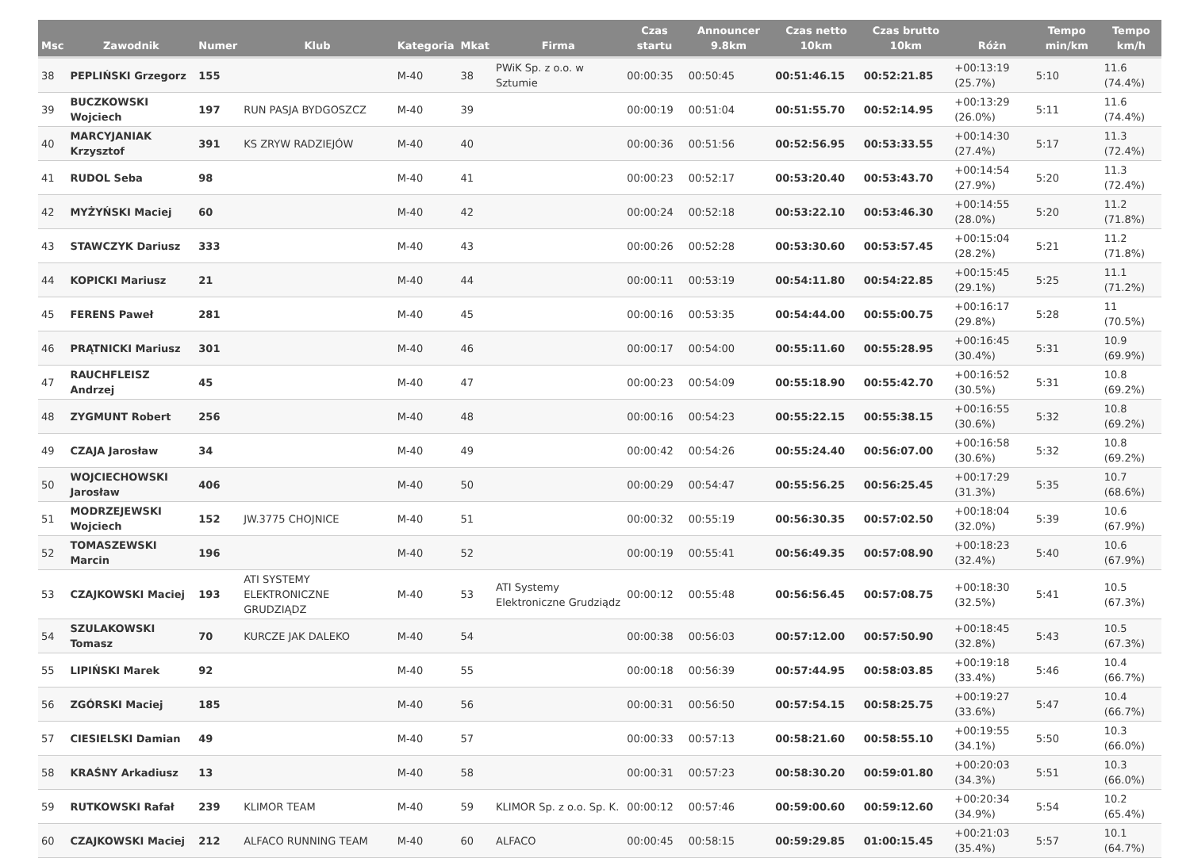| Msc | Zawodnik | Numer | Klub | Kategoria | Mkat | Firma | Czas startu | Announcer 9.8km | Czas netto 10km | Czas brutto 10km | Różn | Tempo min/km | Tempo km/h |
| --- | --- | --- | --- | --- | --- | --- | --- | --- | --- | --- | --- | --- | --- |
| 38 | PEPLIŃSKI Grzegorz | 155 | | M-40 | 38 | PWiK Sp. z o.o. w Sztumie | 00:00:35 | 00:50:45 | 00:51:46.15 | 00:52:21.85 | +00:13:19 (25.7%) | 5:10 | 11.6 (74.4%) |
| 39 | BUCZKOWSKI Wojciech | 197 | RUN PASJA BYDGOSZCZ | M-40 | 39 | | 00:00:19 | 00:51:04 | 00:51:55.70 | 00:52:14.95 | +00:13:29 (26.0%) | 5:11 | 11.6 (74.4%) |
| 40 | MARCYJANIAK Krzysztof | 391 | KS ZRYW RADZIEJÓW | M-40 | 40 | | 00:00:36 | 00:51:56 | 00:52:56.95 | 00:53:33.55 | +00:14:30 (27.4%) | 5:17 | 11.3 (72.4%) |
| 41 | RUDOL Seba | 98 | | M-40 | 41 | | 00:00:23 | 00:52:17 | 00:53:20.40 | 00:53:43.70 | +00:14:54 (27.9%) | 5:20 | 11.3 (72.4%) |
| 42 | MYŻYŃSKI Maciej | 60 | | M-40 | 42 | | 00:00:24 | 00:52:18 | 00:53:22.10 | 00:53:46.30 | +00:14:55 (28.0%) | 5:20 | 11.2 (71.8%) |
| 43 | STAWCZYK Dariusz | 333 | | M-40 | 43 | | 00:00:26 | 00:52:28 | 00:53:30.60 | 00:53:57.45 | +00:15:04 (28.2%) | 5:21 | 11.2 (71.8%) |
| 44 | KOPICKI Mariusz | 21 | | M-40 | 44 | | 00:00:11 | 00:53:19 | 00:54:11.80 | 00:54:22.85 | +00:15:45 (29.1%) | 5:25 | 11.1 (71.2%) |
| 45 | FERENS Paweł | 281 | | M-40 | 45 | | 00:00:16 | 00:53:35 | 00:54:44.00 | 00:55:00.75 | +00:16:17 (29.8%) | 5:28 | 11 (70.5%) |
| 46 | PRĄTNICKI Mariusz | 301 | | M-40 | 46 | | 00:00:17 | 00:54:00 | 00:55:11.60 | 00:55:28.95 | +00:16:45 (30.4%) | 5:31 | 10.9 (69.9%) |
| 47 | RAUCHFLEISZ Andrzej | 45 | | M-40 | 47 | | 00:00:23 | 00:54:09 | 00:55:18.90 | 00:55:42.70 | +00:16:52 (30.5%) | 5:31 | 10.8 (69.2%) |
| 48 | ZYGMUNT Robert | 256 | | M-40 | 48 | | 00:00:16 | 00:54:23 | 00:55:22.15 | 00:55:38.15 | +00:16:55 (30.6%) | 5:32 | 10.8 (69.2%) |
| 49 | CZAJA Jarosław | 34 | | M-40 | 49 | | 00:00:42 | 00:54:26 | 00:55:24.40 | 00:56:07.00 | +00:16:58 (30.6%) | 5:32 | 10.8 (69.2%) |
| 50 | WOJCIECHOWSKI Jarosław | 406 | | M-40 | 50 | | 00:00:29 | 00:54:47 | 00:55:56.25 | 00:56:25.45 | +00:17:29 (31.3%) | 5:35 | 10.7 (68.6%) |
| 51 | MODRZEJEWSKI Wojciech | 152 | JW.3775 CHOJNICE | M-40 | 51 | | 00:00:32 | 00:55:19 | 00:56:30.35 | 00:57:02.50 | +00:18:04 (32.0%) | 5:39 | 10.6 (67.9%) |
| 52 | TOMASZEWSKI Marcin | 196 | | M-40 | 52 | | 00:00:19 | 00:55:41 | 00:56:49.35 | 00:57:08.90 | +00:18:23 (32.4%) | 5:40 | 10.6 (67.9%) |
| 53 | CZAJKOWSKI Maciej | 193 | ATI SYSTEMY ELEKTRONICZNE GRUDZIĄDZ | M-40 | 53 | ATI Systemy Elektroniczne Grudziądz | 00:00:12 | 00:55:48 | 00:56:56.45 | 00:57:08.75 | +00:18:30 (32.5%) | 5:41 | 10.5 (67.3%) |
| 54 | SZULAKOWSKI Tomasz | 70 | KURCZE JAK DALEKO | M-40 | 54 | | 00:00:38 | 00:56:03 | 00:57:12.00 | 00:57:50.90 | +00:18:45 (32.8%) | 5:43 | 10.5 (67.3%) |
| 55 | LIPIŃSKI Marek | 92 | | M-40 | 55 | | 00:00:18 | 00:56:39 | 00:57:44.95 | 00:58:03.85 | +00:19:18 (33.4%) | 5:46 | 10.4 (66.7%) |
| 56 | ZGÓRSKI Maciej | 185 | | M-40 | 56 | | 00:00:31 | 00:56:50 | 00:57:54.15 | 00:58:25.75 | +00:19:27 (33.6%) | 5:47 | 10.4 (66.7%) |
| 57 | CIESIELSKI Damian | 49 | | M-40 | 57 | | 00:00:33 | 00:57:13 | 00:58:21.60 | 00:58:55.10 | +00:19:55 (34.1%) | 5:50 | 10.3 (66.0%) |
| 58 | KRAŚNY Arkadiusz | 13 | | M-40 | 58 | | 00:00:31 | 00:57:23 | 00:58:30.20 | 00:59:01.80 | +00:20:03 (34.3%) | 5:51 | 10.3 (66.0%) |
| 59 | RUTKOWSKI Rafał | 239 | KLIMOR TEAM | M-40 | 59 | KLIMOR Sp. z o.o. Sp. K. | 00:00:12 | 00:57:46 | 00:59:00.60 | 00:59:12.60 | +00:20:34 (34.9%) | 5:54 | 10.2 (65.4%) |
| 60 | CZAJKOWSKI Maciej | 212 | ALFACO RUNNING TEAM | M-40 | 60 | ALFACO | 00:00:45 | 00:58:15 | 00:59:29.85 | 01:00:15.45 | +00:21:03 (35.4%) | 5:57 | 10.1 (64.7%) |